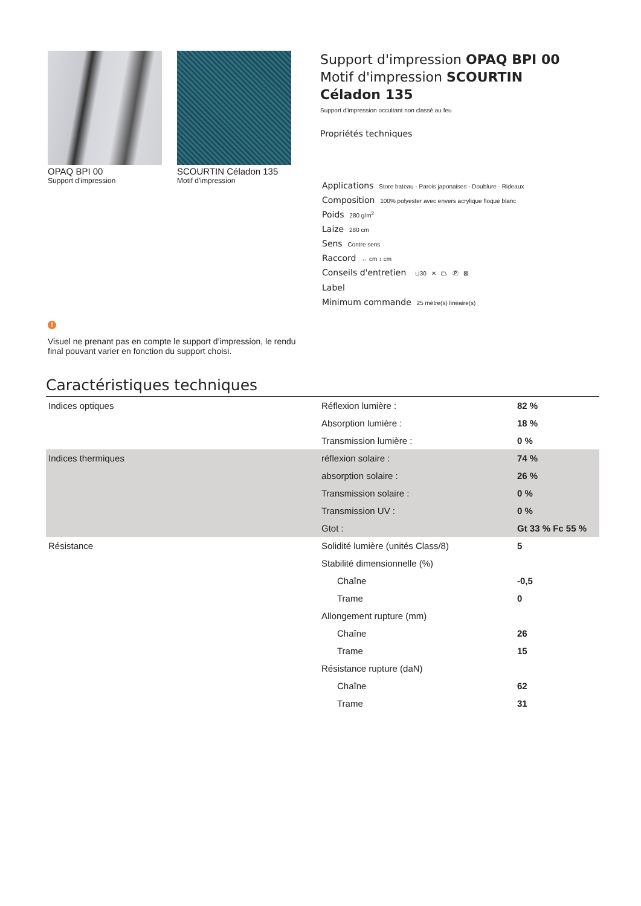OPAQ BPI 00
Support d'impression
SCOURTIN Céladon 135
Motif d'impression
Support d'impression OPAQ BPI 00
Motif d'impression SCOURTIN Céladon 135
Support d'impression occultant non classé au feu
Propriétés techniques
Applications Store bateau - Parois japonaises - Doublure - Rideaux
Composition 100% polyester avec envers acrylique floqué blanc
Poids 280 g/m<sup>2</sup>
Laize 280 cm
Sens Contre sens
Raccord ↔ cm ↕ cm
Conseils d'entretien ⊔30 ✕ ⏢ Ⓟ ⊠
Label
Minimum commande 25 mètre(s) linéaire(s)
!
Visuel ne prenant pas en compte le support d’impression, le rendu final pouvant varier en fonction du support choisi.
Caractéristiques techniques
| Indices optiques | Réflexion lumière : | 82 % |
| | Absorption lumière : | 18 % |
| | Transmission lumière : | 0 % |
| Indices thermiques | réflexion solaire : | 74 % |
| | absorption solaire : | 26 % |
| | Transmission solaire : | 0 % |
| | Transmission UV : | 0 % |
| | Gtot : | Gt 33 % Fc 55 % |
| Résistance | Solidité lumière (unités Class/8) | 5 |
| | Stabilité dimensionnelle (%) | |
| | Chaîne | -0,5 |
| | Trame | 0 |
| | Allongement rupture (mm) | |
| | Chaîne | 26 |
| | Trame | 15 |
| | Résistance rupture (daN) | |
| | Chaîne | 62 |
| | Trame | 31 |